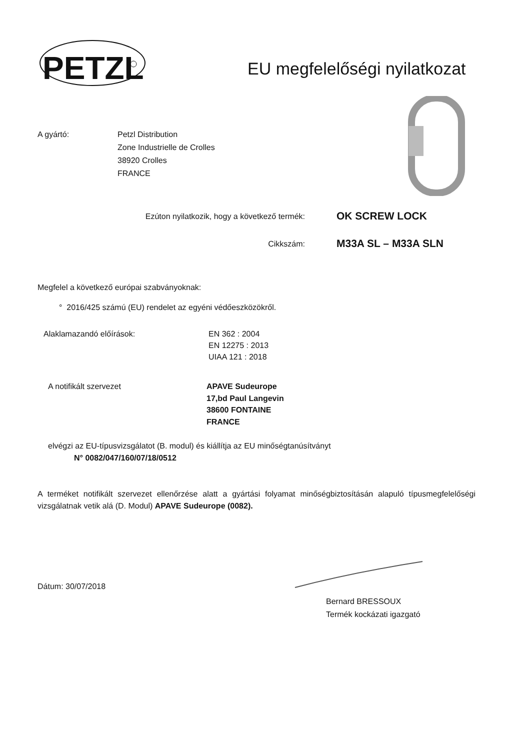PETZL
EU megfelelőségi nyilatkozat
A gyártó: Petzl Distribution
Zone Industrielle de Crolles
38920 Crolles
FRANCE
Ezúton nyilatkozik, hogy a következő termék:
OK SCREW LOCK
Cikkszám: M33A SL – M33A SLN
Megfelel a következő európai szabványoknak:
° 2016/425 számú (EU) rendelet az egyéni védőeszközökről.
Alaklamazandó előírások: EN 362 : 2004
EN 12275 : 2013
UIAA 121 : 2018
A notifikált szervezet APAVE Sudeurope
17,bd Paul Langevin
38600 FONTAINE
FRANCE
elvégzi az EU-típusvizsgálatot (B. modul) és kiállítja az EU minőségtanúsítványt
N° 0082/047/160/07/18/0512
A terméket notifikált szervezet ellenőrzése alatt a gyártási folyamat minőségbiztosításán alapuló típusmegfelelőségi vizsgálatnak vetik alá (D. Modul) APAVE Sudeurope (0082).
Dátum: 30/07/2018
Bernard BRESSOUX
Termék kockázati igazgató